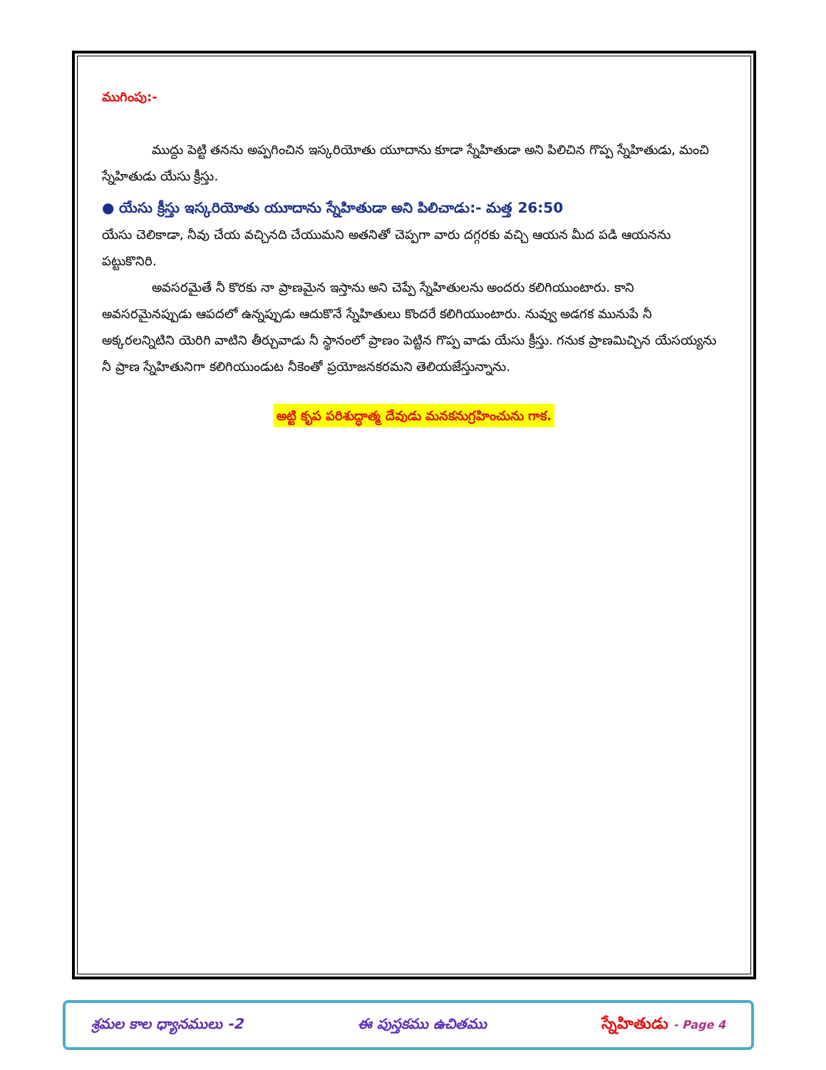ముగింపు:-
ముద్దు పెట్టి తనను అప్పగించిన ఇస్కరియోతు యూదాను కూడా స్నేహితుడా అని పిలిచిన గొప్ప స్నేహితుడు, మంచి స్నేహితుడు యేసు క్రీస్తు.
● యేసు క్రీస్తు ఇస్కరియోతు యూదాను స్నేహితుడా అని పిలిచాడు:- మత్త 26:50
యేసు చెలికాడా, నీవు చేయ వచ్చినది చేయుమని అతనితో చెప్పగా వారు దగ్గరకు వచ్చి ఆయన మీద పడి ఆయనను పట్టుకొనిరి.
అవసరమైతే నీ కొరకు నా ప్రాణమైన ఇస్తాను అని చెప్పే స్నేహితులను అందరు కలిగియుంటారు. కాని అవసరమైనప్పుడు ఆపదలో ఉన్నప్పుడు ఆదుకొనే స్నేహితులు కొందరే కలిగియుంటారు. నువ్వు అడగక మునుపే నీ అక్కరలన్నిటిని యెరిగి వాటిని తీర్చువాడు నీ స్థానంలో ప్రాణం పెట్టిన గొప్ప వాడు యేసు క్రీస్తు. గనుక ప్రాణమిచ్చిన యేసయ్యను నీ ప్రాణ స్నేహితునిగా కలిగియుండుట నీకెంతో ప్రయోజనకరమని తెలియజేస్తున్నాను.
అట్టి కృప పరిశుద్ధాత్మ దేవుడు మనకనుగ్రహించును గాక.
శ్రమల కాల ధ్యానములు -2 ఈ పుస్తకము ఉచితము స్నేహితుడు - Page 4